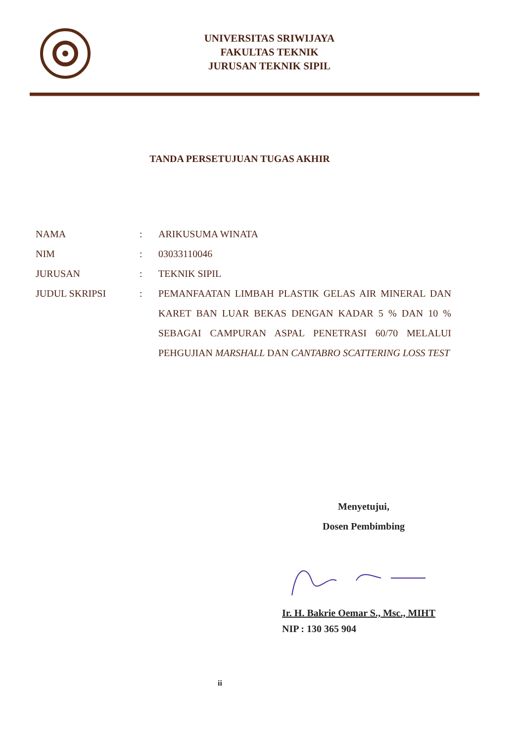UNIVERSITAS SRIWIJAYA
FAKULTAS TEKNIK
JURUSAN TEKNIK SIPIL
TANDA PERSETUJUAN TUGAS AKHIR
NAMA : ARIKUSUMA WINATA
NIM : 03033110046
JURUSAN : TEKNIK SIPIL
JUDUL SKRIPSI : PEMANFAATAN LIMBAH PLASTIK GELAS AIR MINERAL DAN KARET BAN LUAR BEKAS DENGAN KADAR 5 % DAN 10 % SEBAGAI CAMPURAN ASPAL PENETRASI 60/70 MELALUI PEHGUJIAN MARSHALL DAN CANTABRO SCATTERING LOSS TEST
Menyetujui,
Dosen Pembimbing
Ir. H. Bakrie Oemar S., Msc., MIHT
NIP : 130 365 904
ii